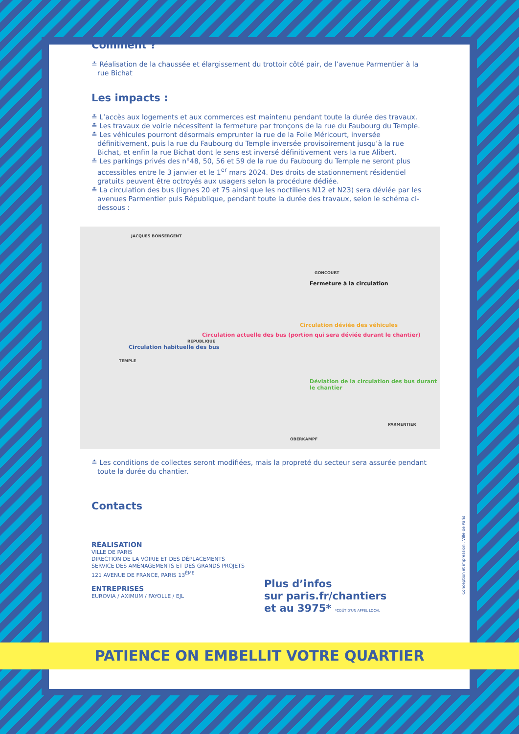Comment ?
≛ Réalisation de la chaussée et élargissement du trottoir côté pair, de l’avenue Parmentier à la rue Bichat
Les impacts :
≛ L’accès aux logements et aux commerces est maintenu pendant toute la durée des travaux.
≛ Les travaux de voirie nécessitent la fermeture par tronçons de la rue du Faubourg du Temple.
≛ Les véhicules pourront désormais emprunter la rue de la Folie Méricourt, inversée définitivement, puis la rue du Faubourg du Temple inversée provisoirement jusqu’à la rue Bichat, et enfin la rue Bichat dont le sens est inversé définitivement vers la rue Alibert.
≛ Les parkings privés des n°48, 50, 56 et 59 de la rue du Faubourg du Temple ne seront plus accessibles entre le 3 janvier et le 1<sup>er</sup> mars 2024. Des droits de stationnement résidentiel gratuits peuvent être octroyés aux usagers selon la procédure dédiée.
≛ La circulation des bus (lignes 20 et 75 ainsi que les noctiliens N12 et N23) sera déviée par les avenues Parmentier puis République, pendant toute la durée des travaux, selon le schéma ci-dessous :
Circulation actuelle des bus (portion qui sera déviée durant le chantier)
Fermeture à la circulation
Circulation déviée des véhicules
Circulation habituelle des bus
Déviation de la circulation des bus durant le chantier
REPUBLIQUE
PARMENTIER
TEMPLE
OBERKAMPF
JACQUES BONSERGENT
GONCOURT
≛ Les conditions de collectes seront modifiées, mais la propreté du secteur sera assurée pendant toute la durée du chantier.
Contacts
RÉALISATION
VILLE DE PARIS
DIRECTION DE LA VOIRIE ET DES DÉPLACEMENTS
SERVICE DES AMÉNAGEMENTS ET DES GRANDS PROJETS
121 AVENUE DE FRANCE, PARIS 13<sup>ÈME</sup>
ENTREPRISES
EUROVIA / AXIMUM / FAYOLLE / EJL
Plus d’infos
sur paris.fr/chantiers
et au 3975* *COÛT D’UN APPEL LOCAL
Conception et impression : Ville de Paris
PATIENCE ON EMBELLIT VOTRE QUARTIER